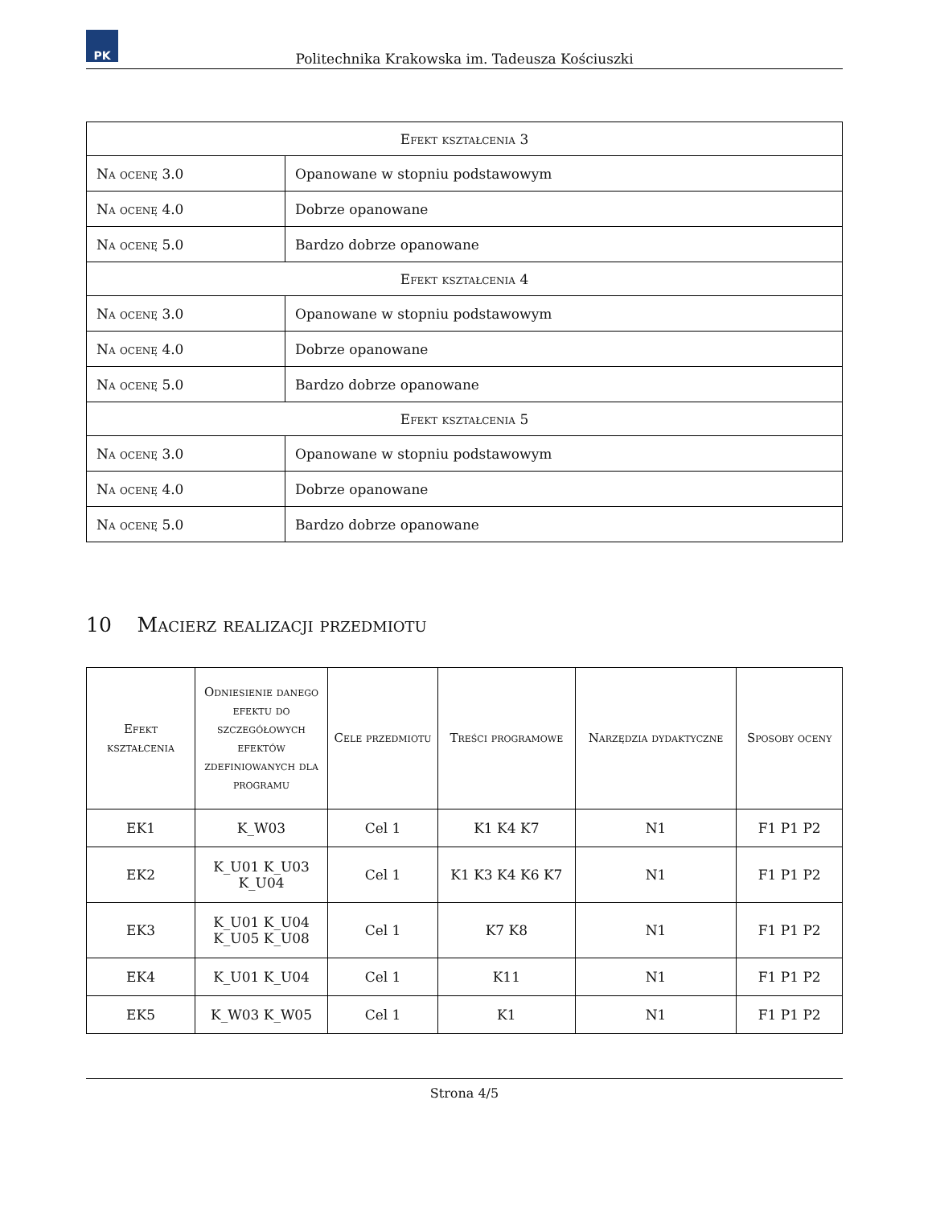PK
Politechnika Krakowska im. Tadeusza Kościuszki
| Efekt kształcenia 3 | |
| --- | --- |
| Na ocenę 3.0 | Opanowane w stopniu podstawowym |
| Na ocenę 4.0 | Dobrze opanowane |
| Na ocenę 5.0 | Bardzo dobrze opanowane |
| Efekt kształcenia 4 | |
| Na ocenę 3.0 | Opanowane w stopniu podstawowym |
| Na ocenę 4.0 | Dobrze opanowane |
| Na ocenę 5.0 | Bardzo dobrze opanowane |
| Efekt kształcenia 5 | |
| Na ocenę 3.0 | Opanowane w stopniu podstawowym |
| Na ocenę 4.0 | Dobrze opanowane |
| Na ocenę 5.0 | Bardzo dobrze opanowane |
10 Macierz realizacji przedmiotu
| Efekt kształcenia | Odniesienie danego efektu do szczegółowych efektów zdefiniowanych dla programu | Cele przedmiotu | Treści programowe | Narzędzia dydaktyczne | Sposoby oceny |
| --- | --- | --- | --- | --- | --- |
| EK1 | K_W03 | Cel 1 | K1 K4 K7 | N1 | F1 P1 P2 |
| EK2 | K_U01 K_U03 K_U04 | Cel 1 | K1 K3 K4 K6 K7 | N1 | F1 P1 P2 |
| EK3 | K_U01 K_U04 K_U05 K_U08 | Cel 1 | K7 K8 | N1 | F1 P1 P2 |
| EK4 | K_U01 K_U04 | Cel 1 | K11 | N1 | F1 P1 P2 |
| EK5 | K_W03 K_W05 | Cel 1 | K1 | N1 | F1 P1 P2 |
Strona 4/5